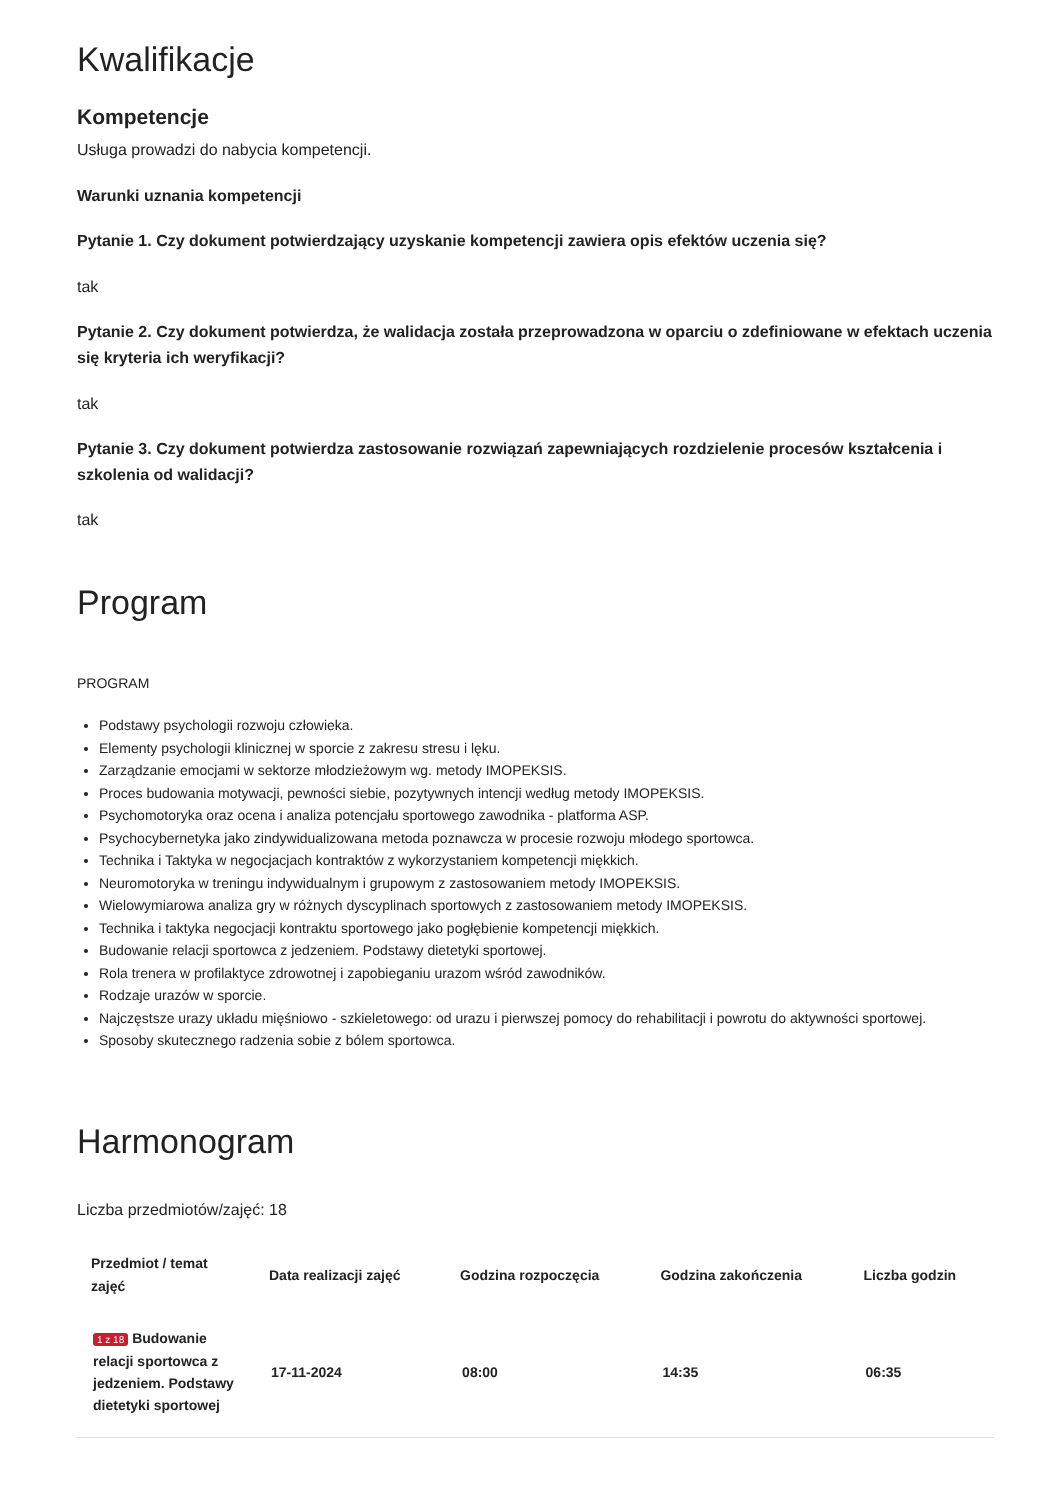Kwalifikacje
Kompetencje
Usługa prowadzi do nabycia kompetencji.
Warunki uznania kompetencji
Pytanie 1. Czy dokument potwierdzający uzyskanie kompetencji zawiera opis efektów uczenia się?
tak
Pytanie 2. Czy dokument potwierdza, że walidacja została przeprowadzona w oparciu o zdefiniowane w efektach uczenia się kryteria ich weryfikacji?
tak
Pytanie 3. Czy dokument potwierdza zastosowanie rozwiązań zapewniających rozdzielenie procesów kształcenia i szkolenia od walidacji?
tak
Program
PROGRAM
Podstawy psychologii rozwoju człowieka.
Elementy psychologii klinicznej w sporcie z zakresu stresu i lęku.
Zarządzanie emocjami w sektorze młodzieżowym wg. metody IMOPEKSIS.
Proces budowania motywacji, pewności siebie, pozytywnych intencji według metody IMOPEKSIS.
Psychomotoryka oraz ocena i analiza potencjału sportowego zawodnika - platforma ASP.
Psychocybernetyka jako zindywidualizowana metoda poznawcza w procesie rozwoju młodego sportowca.
Technika i Taktyka w negocjacjach kontraktów z wykorzystaniem kompetencji miękkich.
Neuromotoryka w treningu indywidualnym i grupowym z zastosowaniem metody IMOPEKSIS.
Wielowymiarowa analiza gry w różnych dyscyplinach sportowych z zastosowaniem metody IMOPEKSIS.
Technika i taktyka negocjacji kontraktu sportowego jako pogłębienie kompetencji miękkich.
Budowanie relacji sportowca z jedzeniem. Podstawy dietetyki sportowej.
Rola trenera w profilaktyce zdrowotnej i zapobieganiu urazom wśród zawodników.
Rodzaje urazów w sporcie.
Najczęstsze urazy układu mięśniowo - szkieletowego: od urazu i pierwszej pomocy do rehabilitacji i powrotu do aktywności sportowej.
Sposoby skutecznego radzenia sobie z bólem sportowca.
Harmonogram
Liczba przedmiotów/zajęć: 18
| Przedmiot / temat zajęć | Data realizacji zajęć | Godzina rozpoczęcia | Godzina zakończenia | Liczba godzin |
| --- | --- | --- | --- | --- |
| 1 z 18 Budowanie relacji sportowca z jedzeniem. Podstawy dietetyki sportowej | 17-11-2024 | 08:00 | 14:35 | 06:35 |